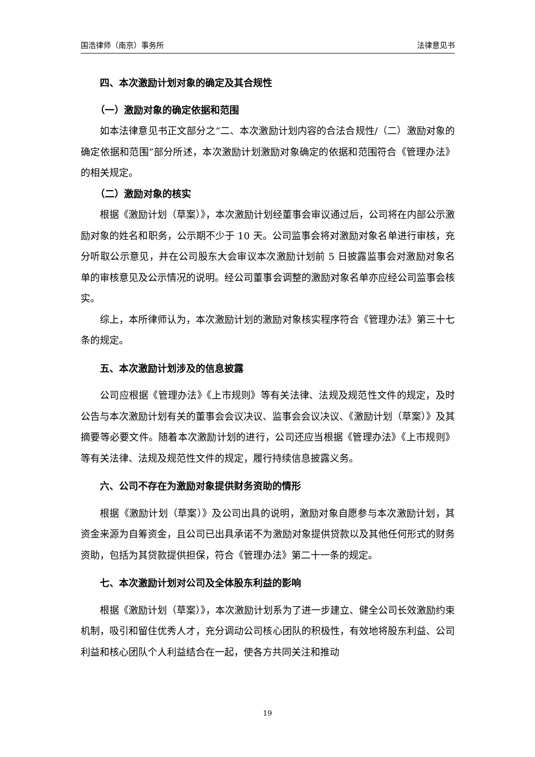国浩律师（南京）事务所 法律意见书
四、本次激励计划对象的确定及其合规性
（一）激励对象的确定依据和范围
如本法律意见书正文部分之“二、本次激励计划内容的合法合规性/（二）激励对象的确定依据和范围”部分所述，本次激励计划激励对象确定的依据和范围符合《管理办法》的相关规定。
（二）激励对象的核实
根据《激励计划（草案）》，本次激励计划经董事会审议通过后，公司将在内部公示激励对象的姓名和职务，公示期不少于 10 天。公司监事会将对激励对象名单进行审核，充分听取公示意见，并在公司股东大会审议本次激励计划前 5 日披露监事会对激励对象名单的审核意见及公示情况的说明。经公司董事会调整的激励对象名单亦应经公司监事会核实。
综上，本所律师认为，本次激励计划的激励对象核实程序符合《管理办法》第三十七条的规定。
五、本次激励计划涉及的信息披露
公司应根据《管理办法》《上市规则》等有关法律、法规及规范性文件的规定，及时公告与本次激励计划有关的董事会会议决议、监事会会议决议、《激励计划（草案）》及其摘要等必要文件。随着本次激励计划的进行，公司还应当根据《管理办法》《上市规则》等有关法律、法规及规范性文件的规定，履行持续信息披露义务。
六、公司不存在为激励对象提供财务资助的情形
根据《激励计划（草案）》及公司出具的说明，激励对象自愿参与本次激励计划，其资金来源为自筹资金，且公司已出具承诺不为激励对象提供贷款以及其他任何形式的财务资助，包括为其贷款提供担保，符合《管理办法》第二十一条的规定。
七、本次激励计划对公司及全体股东利益的影响
根据《激励计划（草案）》，本次激励计划系为了进一步建立、健全公司长效激励约束机制，吸引和留住优秀人才，充分调动公司核心团队的积极性，有效地将股东利益、公司利益和核心团队个人利益结合在一起，使各方共同关注和推动
19